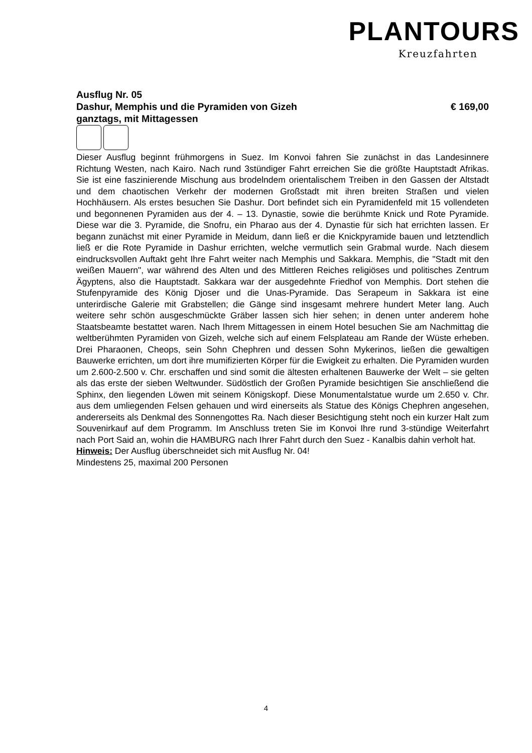PLANTOURS
Kreuzfahrten
Ausflug Nr. 05
Dashur, Memphis und die Pyramiden von Gizeh € 169,00
ganztags, mit Mittagessen
Dieser Ausflug beginnt frühmorgens in Suez. Im Konvoi fahren Sie zunächst in das Landesinnere Richtung Westen, nach Kairo. Nach rund 3stündiger Fahrt erreichen Sie die größte Hauptstadt Afrikas. Sie ist eine faszinierende Mischung aus brodelndem orientalischem Treiben in den Gassen der Altstadt und dem chaotischen Verkehr der modernen Großstadt mit ihren breiten Straßen und vielen Hochhäusern. Als erstes besuchen Sie Dashur. Dort befindet sich ein Pyramidenfeld mit 15 vollendeten und begonnenen Pyramiden aus der 4. – 13. Dynastie, sowie die berühmte Knick und Rote Pyramide. Diese war die 3. Pyramide, die Snofru, ein Pharao aus der 4. Dynastie für sich hat errichten lassen. Er begann zunächst mit einer Pyramide in Meidum, dann ließ er die Knickpyramide bauen und letztendlich ließ er die Rote Pyramide in Dashur errichten, welche vermutlich sein Grabmal wurde. Nach diesem eindrucksvollen Auftakt geht Ihre Fahrt weiter nach Memphis und Sakkara. Memphis, die "Stadt mit den weißen Mauern", war während des Alten und des Mittleren Reiches religiöses und politisches Zentrum Ägyptens, also die Hauptstadt. Sakkara war der ausgedehnte Friedhof von Memphis. Dort stehen die Stufenpyramide des König Djoser und die Unas-Pyramide. Das Serapeum in Sakkara ist eine unterirdische Galerie mit Grabstellen; die Gänge sind insgesamt mehrere hundert Meter lang. Auch weitere sehr schön ausgeschmückte Gräber lassen sich hier sehen; in denen unter anderem hohe Staatsbeamte bestattet waren. Nach Ihrem Mittagessen in einem Hotel besuchen Sie am Nachmittag die weltberühmten Pyramiden von Gizeh, welche sich auf einem Felsplateau am Rande der Wüste erheben. Drei Pharaonen, Cheops, sein Sohn Chephren und dessen Sohn Mykerinos, ließen die gewaltigen Bauwerke errichten, um dort ihre mumifizierten Körper für die Ewigkeit zu erhalten. Die Pyramiden wurden um 2.600-2.500 v. Chr. erschaffen und sind somit die ältesten erhaltenen Bauwerke der Welt – sie gelten als das erste der sieben Weltwunder. Südöstlich der Großen Pyramide besichtigen Sie anschließend die Sphinx, den liegenden Löwen mit seinem Königskopf. Diese Monumentalstatue wurde um 2.650 v. Chr. aus dem umliegenden Felsen gehauen und wird einerseits als Statue des Königs Chephren angesehen, andererseits als Denkmal des Sonnengottes Ra. Nach dieser Besichtigung steht noch ein kurzer Halt zum Souvenirkauf auf dem Programm. Im Anschluss treten Sie im Konvoi Ihre rund 3-stündige Weiterfahrt nach Port Said an, wohin die HAMBURG nach Ihrer Fahrt durch den Suez - Kanalbis dahin verholt hat.
Hinweis: Der Ausflug überschneidet sich mit Ausflug Nr. 04!
Mindestens 25, maximal 200 Personen
4